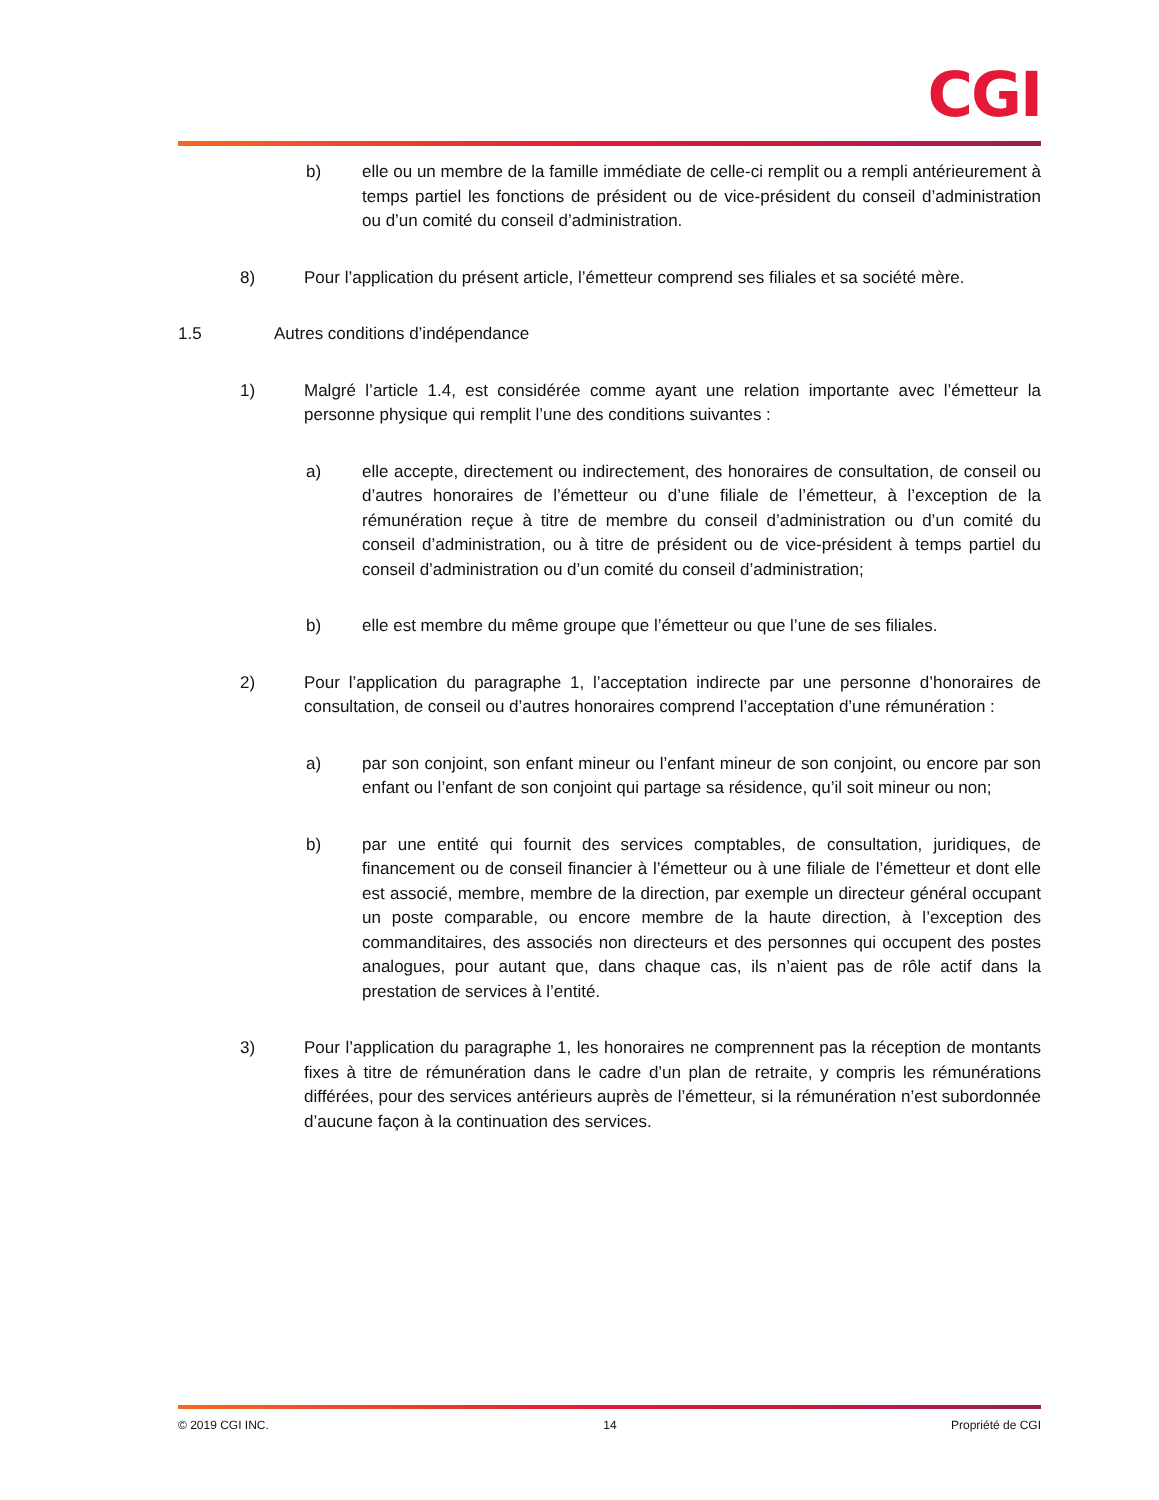CGI
b) elle ou un membre de la famille immédiate de celle-ci remplit ou a rempli antérieurement à temps partiel les fonctions de président ou de vice-président du conseil d’administration ou d’un comité du conseil d’administration.
8) Pour l’application du présent article, l’émetteur comprend ses filiales et sa société mère.
1.5 Autres conditions d’indépendance
1) Malgré l’article 1.4, est considérée comme ayant une relation importante avec l’émetteur la personne physique qui remplit l’une des conditions suivantes :
a) elle accepte, directement ou indirectement, des honoraires de consultation, de conseil ou d’autres honoraires de l’émetteur ou d’une filiale de l’émetteur, à l’exception de la rémunération reçue à titre de membre du conseil d’administration ou d’un comité du conseil d’administration, ou à titre de président ou de vice-président à temps partiel du conseil d’administration ou d’un comité du conseil d’administration;
b) elle est membre du même groupe que l’émetteur ou que l’une de ses filiales.
2) Pour l’application du paragraphe 1, l’acceptation indirecte par une personne d’honoraires de consultation, de conseil ou d’autres honoraires comprend l’acceptation d’une rémunération :
a) par son conjoint, son enfant mineur ou l’enfant mineur de son conjoint, ou encore par son enfant ou l’enfant de son conjoint qui partage sa résidence, qu’il soit mineur ou non;
b) par une entité qui fournit des services comptables, de consultation, juridiques, de financement ou de conseil financier à l’émetteur ou à une filiale de l’émetteur et dont elle est associé, membre, membre de la direction, par exemple un directeur général occupant un poste comparable, ou encore membre de la haute direction, à l’exception des commanditaires, des associés non directeurs et des personnes qui occupent des postes analogues, pour autant que, dans chaque cas, ils n’aient pas de rôle actif dans la prestation de services à l’entité.
3) Pour l’application du paragraphe 1, les honoraires ne comprennent pas la réception de montants fixes à titre de rémunération dans le cadre d’un plan de retraite, y compris les rémunérations différées, pour des services antérieurs auprès de l’émetteur, si la rémunération n’est subordonnée d’aucune façon à la continuation des services.
© 2019 CGI INC. 14 Propriété de CGI